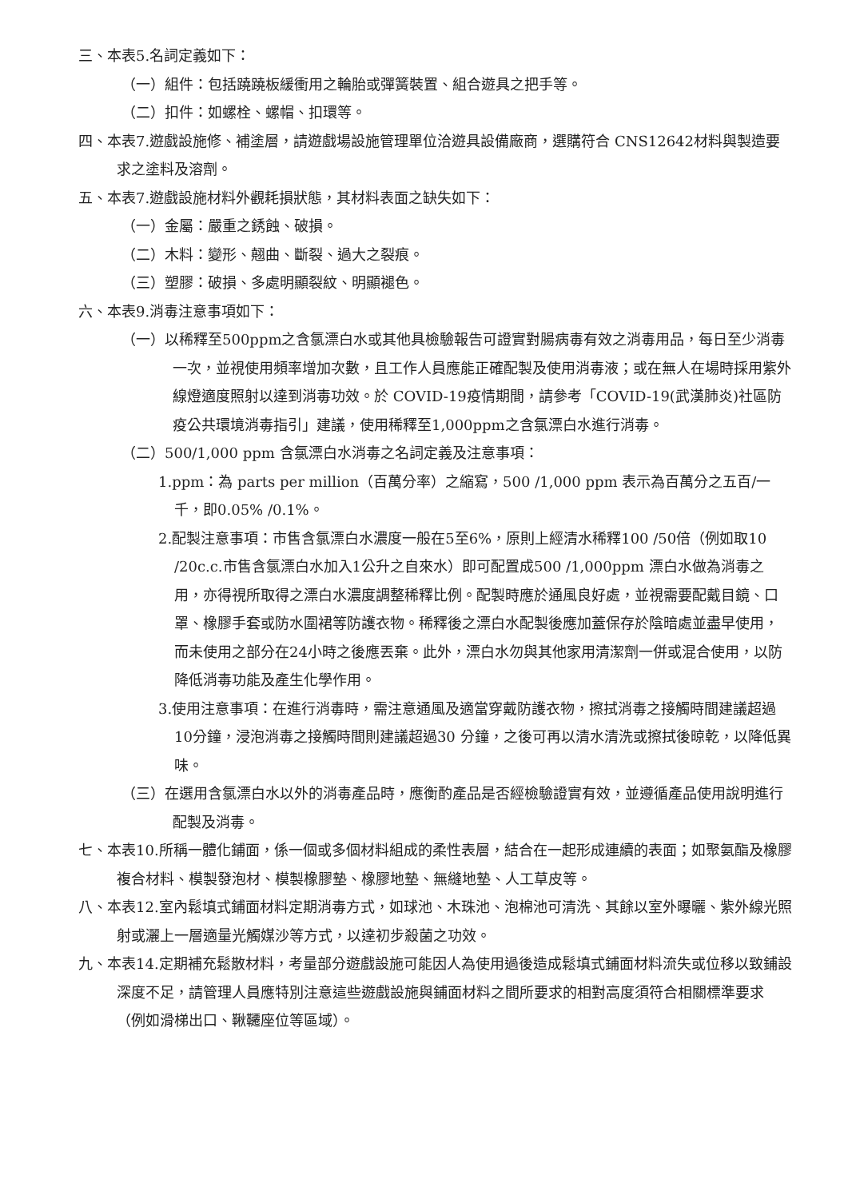三、本表5.名詞定義如下：
（一）組件：包括蹺蹺板緩衝用之輪胎或彈簧裝置、組合遊具之把手等。
（二）扣件：如螺栓、螺帽、扣環等。
四、本表7.遊戲設施修、補塗層，請遊戲場設施管理單位洽遊具設備廠商，選購符合 CNS12642材料與製造要求之塗料及溶劑。
五、本表7.遊戲設施材料外觀耗損狀態，其材料表面之缺失如下：
（一）金屬：嚴重之銹蝕、破損。
（二）木料：變形、翹曲、斷裂、過大之裂痕。
（三）塑膠：破損、多處明顯裂紋、明顯褪色。
六、本表9.消毒注意事項如下：
（一）以稀釋至500ppm之含氯漂白水或其他具檢驗報告可證實對腸病毒有效之消毒用品，每日至少消毒一次，並視使用頻率增加次數，且工作人員應能正確配製及使用消毒液；或在無人在場時採用紫外線燈適度照射以達到消毒功效。於 COVID-19疫情期間，請參考「COVID-19(武漢肺炎)社區防疫公共環境消毒指引」建議，使用稀釋至1,000ppm之含氯漂白水進行消毒。
（二）500/1,000 ppm 含氯漂白水消毒之名詞定義及注意事項：
1.ppm：為 parts per million（百萬分率）之縮寫，500 /1,000 ppm 表示為百萬分之五百/一千，即0.05% /0.1%。
2.配製注意事項：市售含氯漂白水濃度一般在5至6%，原則上經清水稀釋100 /50倍（例如取10 /20c.c.市售含氯漂白水加入1公升之自來水）即可配置成500 /1,000ppm 漂白水做為消毒之用，亦得視所取得之漂白水濃度調整稀釋比例。配製時應於通風良好處，並視需要配戴目鏡、口罩、橡膠手套或防水圍裙等防護衣物。稀釋後之漂白水配製後應加蓋保存於陰暗處並盡早使用，而未使用之部分在24小時之後應丟棄。此外，漂白水勿與其他家用清潔劑一併或混合使用，以防降低消毒功能及產生化學作用。
3.使用注意事項：在進行消毒時，需注意通風及適當穿戴防護衣物，擦拭消毒之接觸時間建議超過10分鐘，浸泡消毒之接觸時間則建議超過30 分鐘，之後可再以清水清洗或擦拭後晾乾，以降低異味。
（三）在選用含氯漂白水以外的消毒產品時，應衡酌產品是否經檢驗證實有效，並遵循產品使用說明進行配製及消毒。
七、本表10.所稱一體化鋪面，係一個或多個材料組成的柔性表層，結合在一起形成連續的表面；如聚氨酯及橡膠複合材料、模製發泡材、模製橡膠墊、橡膠地墊、無縫地墊、人工草皮等。
八、本表12.室內鬆填式鋪面材料定期消毒方式，如球池、木珠池、泡棉池可清洗、其餘以室外曝曬、紫外線光照射或灑上一層適量光觸媒沙等方式，以達初步殺菌之功效。
九、本表14.定期補充鬆散材料，考量部分遊戲設施可能因人為使用過後造成鬆填式鋪面材料流失或位移以致鋪設深度不足，請管理人員應特別注意這些遊戲設施與鋪面材料之間所要求的相對高度須符合相關標準要求（例如滑梯出口、鞦韆座位等區域）。